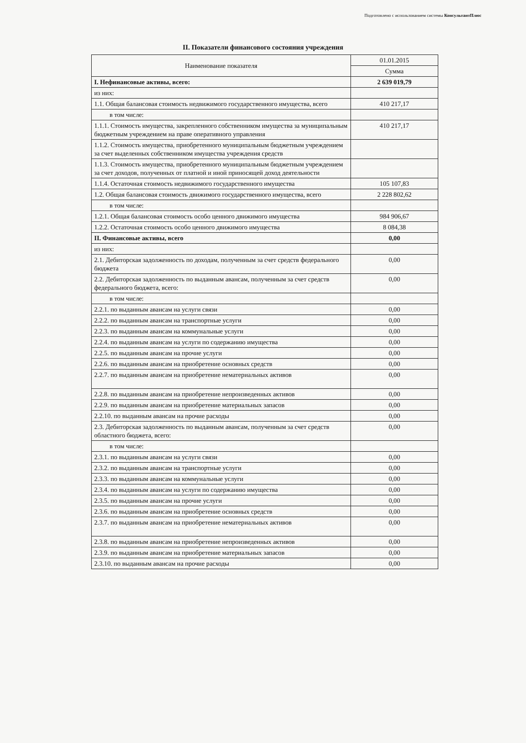Подготовлено с использованием системы КонсультантПлюс
II. Показатели финансового состояния учреждения
| Наименование показателя | 01.01.2015 |
| --- | --- |
| | Сумма |
| I. Нефинансовые активы, всего: | 2 639 019,79 |
| из них: | |
| 1.1. Общая балансовая стоимость недвижимого государственного имущества, всего | 410 217,17 |
| в том числе: | |
| 1.1.1. Стоимость имущества, закрепленного собственником имущества за муниципальным бюджетным учреждением на праве оперативного управления | 410 217,17 |
| 1.1.2. Стоимость имущества, приобретенного муниципальным бюджетным учреждением за счет выделенных собственником имущества учреждения средств | |
| 1.1.3. Стоимость имущества, приобретенного муниципальным бюджетным учреждением за счет доходов, полученных от платной и иной приносящей доход деятельности | |
| 1.1.4. Остаточная стоимость недвижимого государственного имущества | 105 107,83 |
| 1.2. Общая балансовая стоимость движимого государственного имущества, всего | 2 228 802,62 |
| в том числе: | |
| 1.2.1. Общая балансовая стоимость особо ценного движимого имущества | 984 906,67 |
| 1.2.2. Остаточная стоимость особо ценного движимого имущества | 8 084,38 |
| II. Финансовые активы, всего | 0,00 |
| из них: | |
| 2.1. Дебиторская задолженность по доходам, полученным за счет средств федерального бюджета | 0,00 |
| 2.2. Дебиторская задолженность по выданным авансам, полученным за счет средств федерального бюджета, всего: | 0,00 |
| в том числе: | |
| 2.2.1. по выданным авансам на услуги связи | 0,00 |
| 2.2.2. по выданным авансам на транспортные услуги | 0,00 |
| 2.2.3. по выданным авансам на коммунальные услуги | 0,00 |
| 2.2.4. по выданным авансам на услуги по содержанию имущества | 0,00 |
| 2.2.5. по выданным авансам на прочие услуги | 0,00 |
| 2.2.6. по выданным авансам на приобретение основных средств | 0,00 |
| 2.2.7. по выданным авансам на приобретение нематериальных активов | 0,00 |
| 2.2.8. по выданным авансам на приобретение непроизведенных активов | 0,00 |
| 2.2.9. по выданным авансам на приобретение материальных запасов | 0,00 |
| 2.2.10. по выданным авансам на прочие расходы | 0,00 |
| 2.3. Дебиторская задолженность по выданным авансам, полученным за счет средств областного бюджета, всего: | 0,00 |
| в том числе: | |
| 2.3.1. по выданным авансам на услуги связи | 0,00 |
| 2.3.2. по выданным авансам на транспортные услуги | 0,00 |
| 2.3.3. по выданным авансам на коммунальные услуги | 0,00 |
| 2.3.4. по выданным авансам на услуги по содержанию имущества | 0,00 |
| 2.3.5. по выданным авансам на прочие услуги | 0,00 |
| 2.3.6. по выданным авансам на приобретение основных средств | 0,00 |
| 2.3.7. по выданным авансам на приобретение нематериальных активов | 0,00 |
| 2.3.8. по выданным авансам на приобретение непроизведенных активов | 0,00 |
| 2.3.9. по выданным авансам на приобретение материальных запасов | 0,00 |
| 2.3.10. по выданным авансам на прочие расходы | 0,00 |